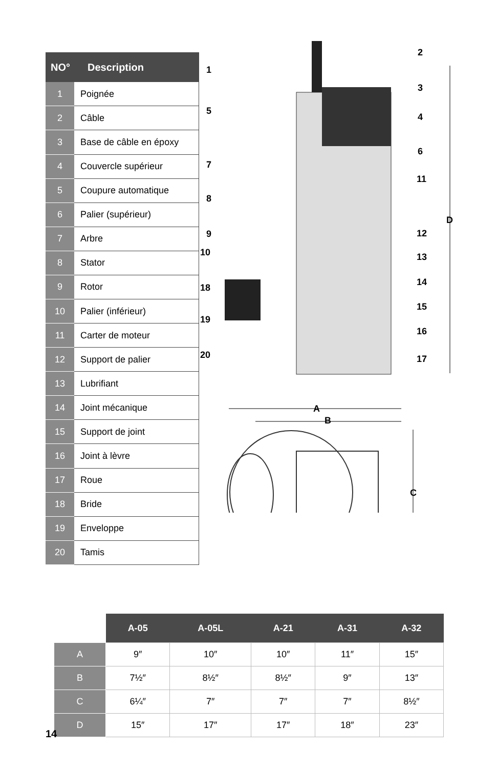| NO° | Description |
| --- | --- |
| 1 | Poignée |
| 2 | Câble |
| 3 | Base de câble en époxy |
| 4 | Couvercle supérieur |
| 5 | Coupure automatique |
| 6 | Palier (supérieur) |
| 7 | Arbre |
| 8 | Stator |
| 9 | Rotor |
| 10 | Palier (inférieur) |
| 11 | Carter de moteur |
| 12 | Support de palier |
| 13 | Lubrifiant |
| 14 | Joint mécanique |
| 15 | Support de joint |
| 16 | Joint à lèvre |
| 17 | Roue |
| 18 | Bride |
| 19 | Enveloppe |
| 20 | Tamis |
1
2
3
4
5
6
7
8
9
10
11
12
13
14
15
16
17
18
19
20
D
A
B
C
| | A-05 | A-05L | A-21 | A-31 | A-32 |
| --- | --- | --- | --- | --- | --- |
| A | 9″ | 10″ | 10″ | 11″ | 15″ |
| B | 7½″ | 8½″ | 8½″ | 9″ | 13″ |
| C | 6¼″ | 7″ | 7″ | 7″ | 8½″ |
| D | 15″ | 17″ | 17″ | 18″ | 23″ |
14